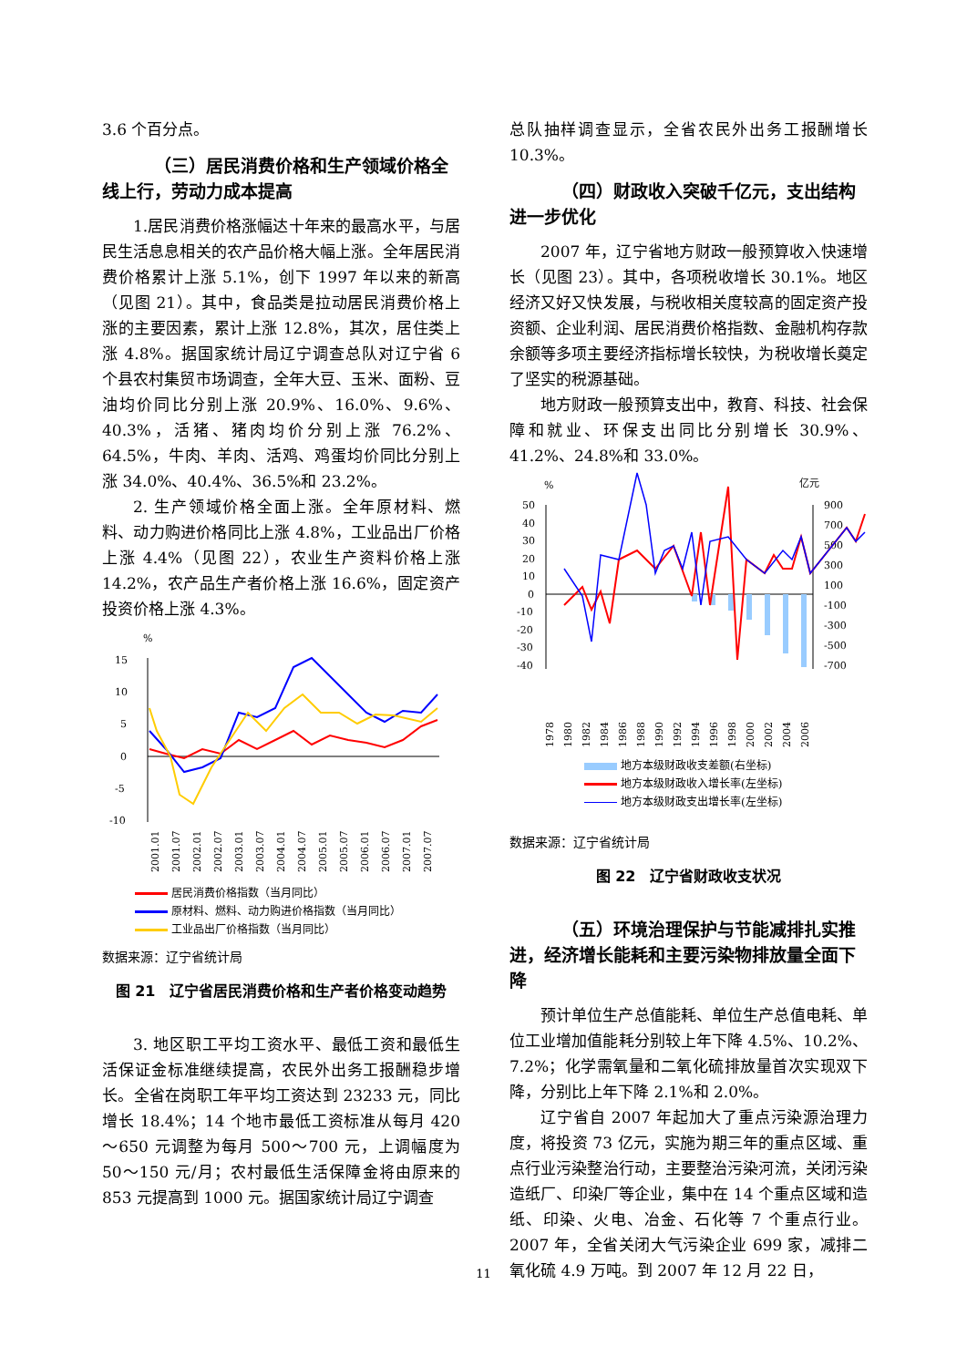3.6 个百分点。
（三）居民消费价格和生产领域价格全线上行，劳动力成本提高
1.居民消费价格涨幅达十年来的最高水平，与居民生活息息相关的农产品价格大幅上涨。全年居民消费价格累计上涨 5.1%，创下 1997 年以来的新高（见图 21）。其中，食品类是拉动居民消费价格上涨的主要因素，累计上涨 12.8%，其次，居住类上涨 4.8%。据国家统计局辽宁调查总队对辽宁省 6 个县农村集贸市场调查，全年大豆、玉米、面粉、豆油均价同比分别上涨 20.9%、16.0%、9.6%、40.3%，活猪、猪肉均价分别上涨 76.2%、64.5%，牛肉、羊肉、活鸡、鸡蛋均价同比分别上涨 34.0%、40.4%、36.5%和 23.2%。
2. 生产领域价格全面上涨。全年原材料、燃料、动力购进价格同比上涨 4.8%，工业品出厂价格上涨 4.4%（见图 22），农业生产资料价格上涨 14.2%，农产品生产者价格上涨 16.6%，固定资产投资价格上涨 4.3%。
%
15
10
5
0
-5
-10
2001.01
2001.07
2002.01
2002.07
2003.01
2003.07
2004.01
2004.07
2005.01
2005.07
2006.01
2006.07
2007.01
2007.07
居民消费价格指数（当月同比）
原材料、燃料、动力购进价格指数（当月同比）
工业品出厂价格指数（当月同比）
数据来源：辽宁省统计局
图 21　辽宁省居民消费价格和生产者价格变动趋势
3. 地区职工平均工资水平、最低工资和最低生活保证金标准继续提高，农民外出务工报酬稳步增长。全省在岗职工年平均工资达到 23233 元，同比增长 18.4%；14 个地市最低工资标准从每月 420～650 元调整为每月 500～700 元，上调幅度为 50～150 元/月；农村最低生活保障金将由原来的 853 元提高到 1000 元。据国家统计局辽宁调查
总队抽样调查显示，全省农民外出务工报酬增长 10.3%。
（四）财政收入突破千亿元，支出结构进一步优化
2007 年，辽宁省地方财政一般预算收入快速增长（见图 23）。其中，各项税收增长 30.1%。地区经济又好又快发展，与税收相关度较高的固定资产投资额、企业利润、居民消费价格指数、金融机构存款余额等多项主要经济指标增长较快，为税收增长奠定了坚实的税源基础。
地方财政一般预算支出中，教育、科技、社会保障和就业、环保支出同比分别增长 30.9%、41.2%、24.8%和 33.0%。
%
亿元
50
40
30
20
10
0
-10
-20
-30
-40
900
700
500
300
100
-100
-300
-500
-700
1978
1980
1982
1984
1986
1988
1990
1992
1994
1996
1998
2000
2002
2004
2006
地方本级财政收支差额(右坐标)
地方本级财政收入增长率(左坐标)
地方本级财政支出增长率(左坐标)
数据来源：辽宁省统计局
图 22　辽宁省财政收支状况
（五）环境治理保护与节能减排扎实推进，经济增长能耗和主要污染物排放量全面下降
预计单位生产总值能耗、单位生产总值电耗、单位工业增加值能耗分别较上年下降 4.5%、10.2%、7.2%；化学需氧量和二氧化硫排放量首次实现双下降，分别比上年下降 2.1%和 2.0%。
辽宁省自 2007 年起加大了重点污染源治理力度，将投资 73 亿元，实施为期三年的重点区域、重点行业污染整治行动，主要整治污染河流，关闭污染造纸厂、印染厂等企业，集中在 14 个重点区域和造纸、印染、火电、冶金、石化等 7 个重点行业。2007 年，全省关闭大气污染企业 699 家，减排二氧化硫 4.9 万吨。到 2007 年 12 月 22 日，
11